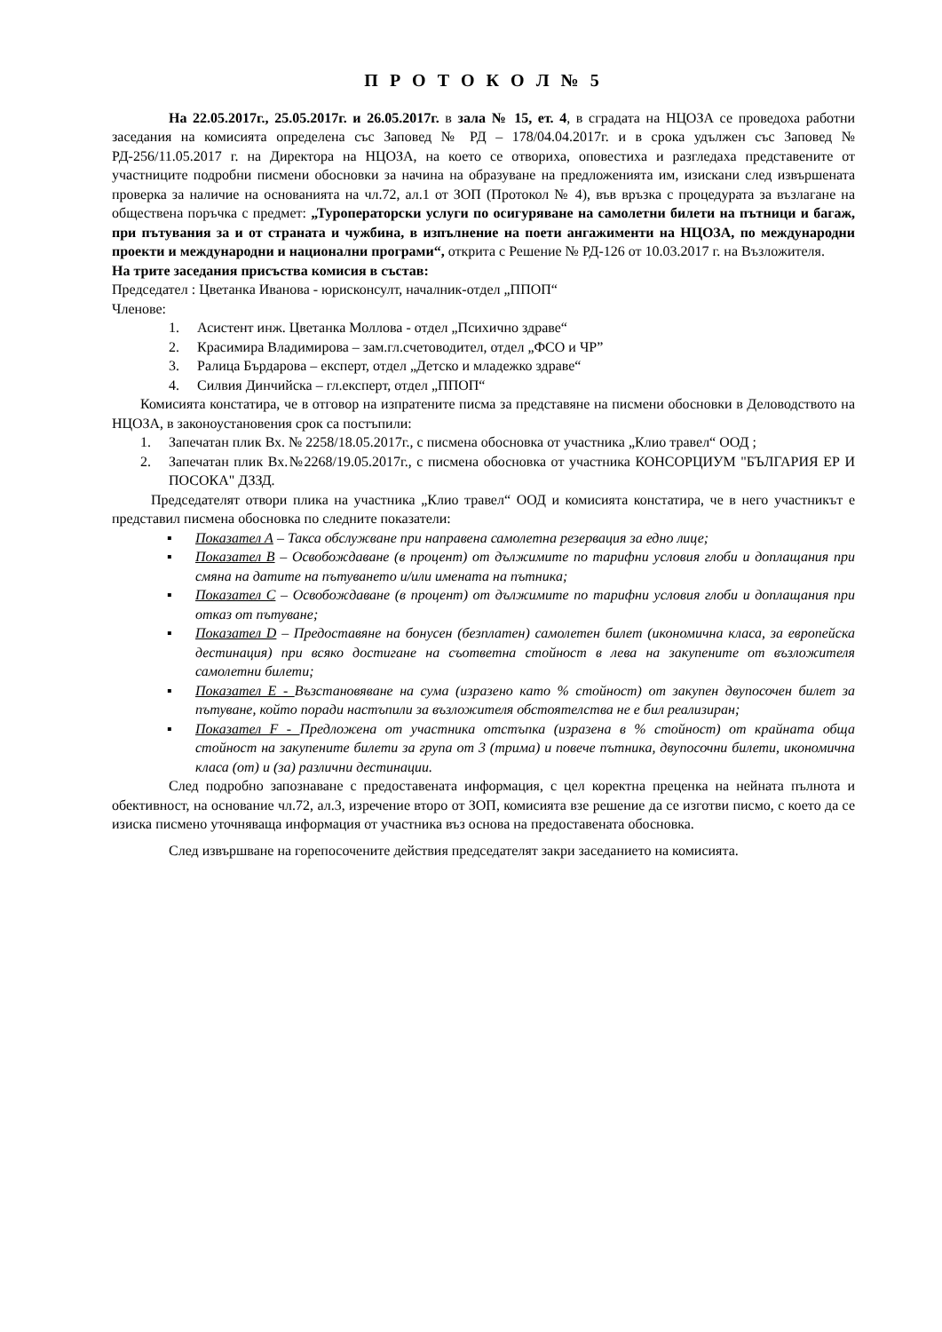П Р О Т О К О Л № 5
На 22.05.2017г., 25.05.2017г. и 26.05.2017г. в зала № 15, ет. 4, в сградата на НЦОЗА се проведоха работни заседания на комисията определена със Заповед № РД – 178/04.04.2017г. и в срока удължен със Заповед № РД-256/11.05.2017 г. на Директора на НЦОЗА, на което се отвориха, оповестиха и разгледаха представените от участниците подробни писмени обосновки за начина на образуване на предложенията им, изискани след извършената проверка за наличие на основанията на чл.72, ал.1 от ЗОП (Протокол № 4), във връзка с процедурата за възлагане на обществена поръчка с предмет: „Туроператорски услуги по осигуряване на самолетни билети на пътници и багаж, при пътувания за и от страната и чужбина, в изпълнение на поети ангажименти на НЦОЗА, по международни проекти и международни и национални програми“, открита с Решение № РД-126 от 10.03.2017 г. на Възложителя.
На трите заседания присъства комисия в състав:
Председател : Цветанка Иванова - юрисконсулт, началник-отдел „ППОП“
Членове:
1. Асистент инж. Цветанка Моллова - отдел „Психично здраве“
2. Красимира Владимирова – зам.гл.счетоводител, отдел „ФСО и ЧР”
3. Ралица Бърдарова – експерт, отдел „Детско и младежко здраве“
4. Силвия Динчийска – гл.експерт, отдел „ППОП“
Комисията констатира, че в отговор на изпратените писма за представяне на писмени обосновки в Деловодството на НЦОЗА, в законоустановения срок са постъпили:
1. Запечатан плик Вх. № 2258/18.05.2017г., с писмена обосновка от участника „Клио травел“ ООД ;
2. Запечатан плик Вх.№2268/19.05.2017г., с писмена обосновка от участника КОНСОРЦИУМ "БЪЛГАРИЯ ЕР И ПОСОКА" ДЗЗД.
Председателят отвори плика на участника „Клио травел“ ООД и комисията констатира, че в него участникът е представил писмена обосновка по следните показатели:
▪ Показател А – Такса обслужване при направена самолетна резервация за едно лице;
▪ Показател В – Освобождаване (в процент) от дължимите по тарифни условия глоби и доплащания при смяна на датите на пътуването и/или имената на пътника;
▪ Показател С – Освобождаване (в процент) от дължимите по тарифни условия глоби и доплащания при отказ от пътуване;
▪ Показател D – Предоставяне на бонусен (безплатен) самолетен билет (икономична класа, за европейска дестинация) при всяко достигане на съответна стойност в лева на закупените от възложителя самолетни билети;
▪ Показател Е - Възстановяване на сума (изразено като % стойност) от закупен двупосочен билет за пътуване, който поради настъпили за възложителя обстоятелства не е бил реализиран;
▪ Показател F - Предложена от участника отстъпка (изразена в % стойност) от крайната обща стойност на закупените билети за група от 3 (трима) и повече пътника, двупосочни билети, икономична класа (от) и (за) различни дестинации.
След подробно запознаване с предоставената информация, с цел коректна преценка на нейната пълнота и обективност, на основание чл.72, ал.3, изречение второ от ЗОП, комисията взе решение да се изготви писмо, с което да се изиска писмено уточняваща информация от участника въз основа на предоставената обосновка.
След извършване на горепосочените действия председателят закри заседанието на комисията.